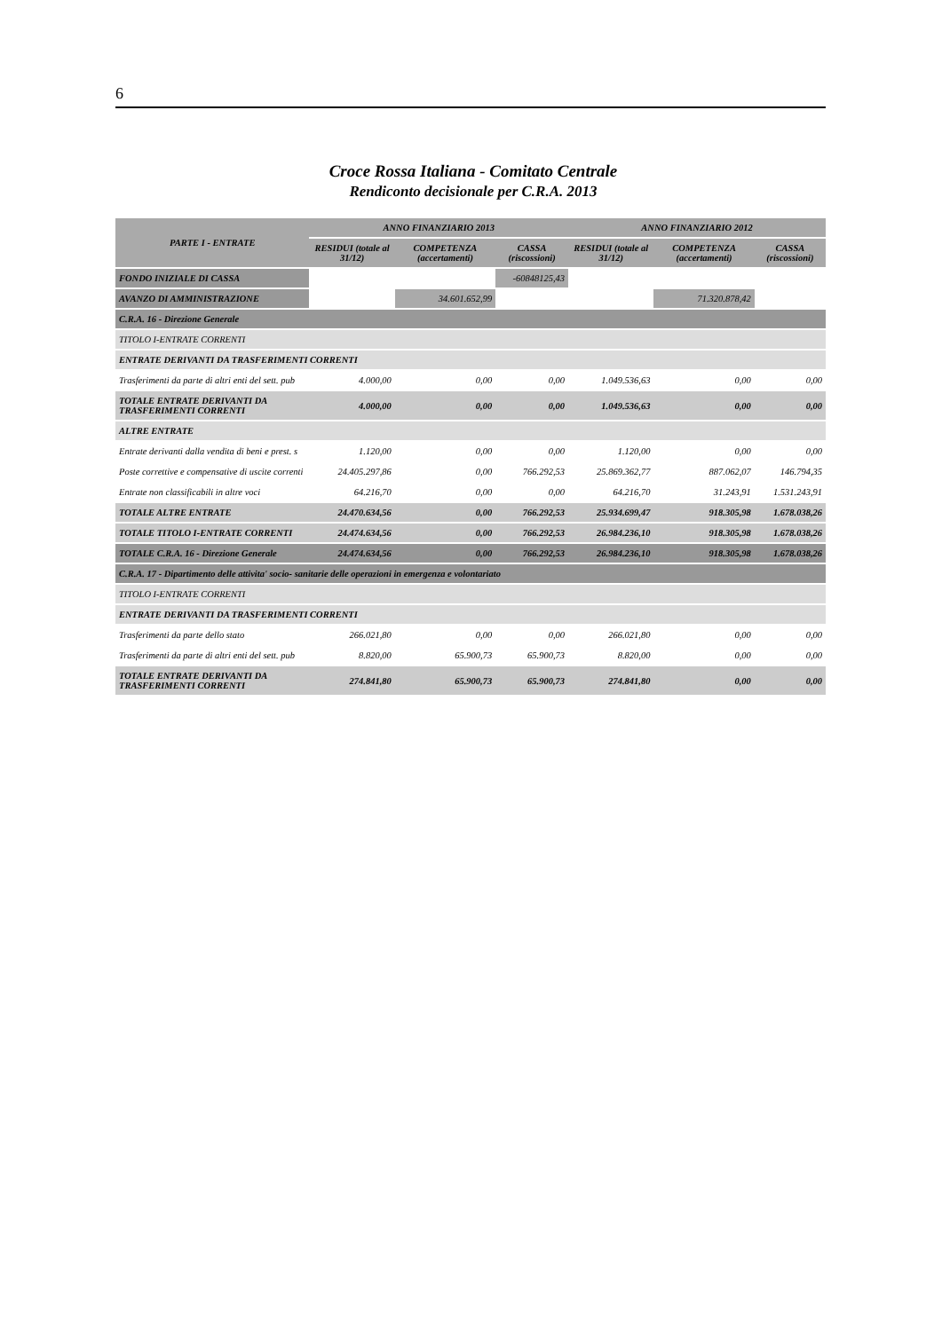6
Croce Rossa Italiana - Comitato Centrale
Rendiconto decisionale per C.R.A. 2013
| PARTE I - ENTRATE | ANNO FINANZIARIO 2013 | | | ANNO FINANZIARIO 2012 | | |
| --- | --- | --- | --- | --- | --- | --- |
| | RESIDUI (totale al 31/12) | COMPETENZA (accertamenti) | CASSA (riscossioni) | RESIDUI (totale al 31/12) | COMPETENZA (accertamenti) | CASSA (riscossioni) |
| FONDO INIZIALE DI CASSA | | | -60848125,43 | | | |
| AVANZO DI AMMINISTRAZIONE | | 34.601.652,99 | | | 71.320.878,42 | |
| C.R.A. 16 - Direzione Generale | | | | | | |
| TITOLO I-ENTRATE CORRENTI | | | | | | |
| ENTRATE DERIVANTI DA TRASFERIMENTI CORRENTI | | | | | | |
| Trasferimenti da parte di altri enti del sett. pub | 4.000,00 | 0,00 | 0,00 | 1.049.536,63 | 0,00 | 0,00 |
| TOTALE ENTRATE DERIVANTI DA TRASFERIMENTI CORRENTI | 4.000,00 | 0,00 | 0,00 | 1.049.536,63 | 0,00 | 0,00 |
| ALTRE ENTRATE | | | | | | |
| Entrate derivanti dalla vendita di beni e prest. s | 1.120,00 | 0,00 | 0,00 | 1.120,00 | 0,00 | 0,00 |
| Poste correttive e compensative di uscite correnti | 24.405.297,86 | 0,00 | 766.292,53 | 25.869.362,77 | 887.062,07 | 146.794,35 |
| Entrate non classificabili in altre voci | 64.216,70 | 0,00 | 0,00 | 64.216,70 | 31.243,91 | 1.531.243,91 |
| TOTALE ALTRE ENTRATE | 24.470.634,56 | 0,00 | 766.292,53 | 25.934.699,47 | 918.305,98 | 1.678.038,26 |
| TOTALE TITOLO I-ENTRATE CORRENTI | 24.474.634,56 | 0,00 | 766.292,53 | 26.984.236,10 | 918.305,98 | 1.678.038,26 |
| TOTALE C.R.A. 16 - Direzione Generale | 24.474.634,56 | 0,00 | 766.292,53 | 26.984.236,10 | 918.305,98 | 1.678.038,26 |
| C.R.A. 17 - Dipartimento delle attivita' socio- sanitarie delle operazioni in emergenza e volontariato | | | | | | |
| TITOLO I-ENTRATE CORRENTI | | | | | | |
| ENTRATE DERIVANTI DA TRASFERIMENTI CORRENTI | | | | | | |
| Trasferimenti da parte dello stato | 266.021,80 | 0,00 | 0,00 | 266.021,80 | 0,00 | 0,00 |
| Trasferimenti da parte di altri enti del sett. pub | 8.820,00 | 65.900,73 | 65.900,73 | 8.820,00 | 0,00 | 0,00 |
| TOTALE ENTRATE DERIVANTI DA TRASFERIMENTI CORRENTI | 274.841,80 | 65.900,73 | 65.900,73 | 274.841,80 | 0,00 | 0,00 |